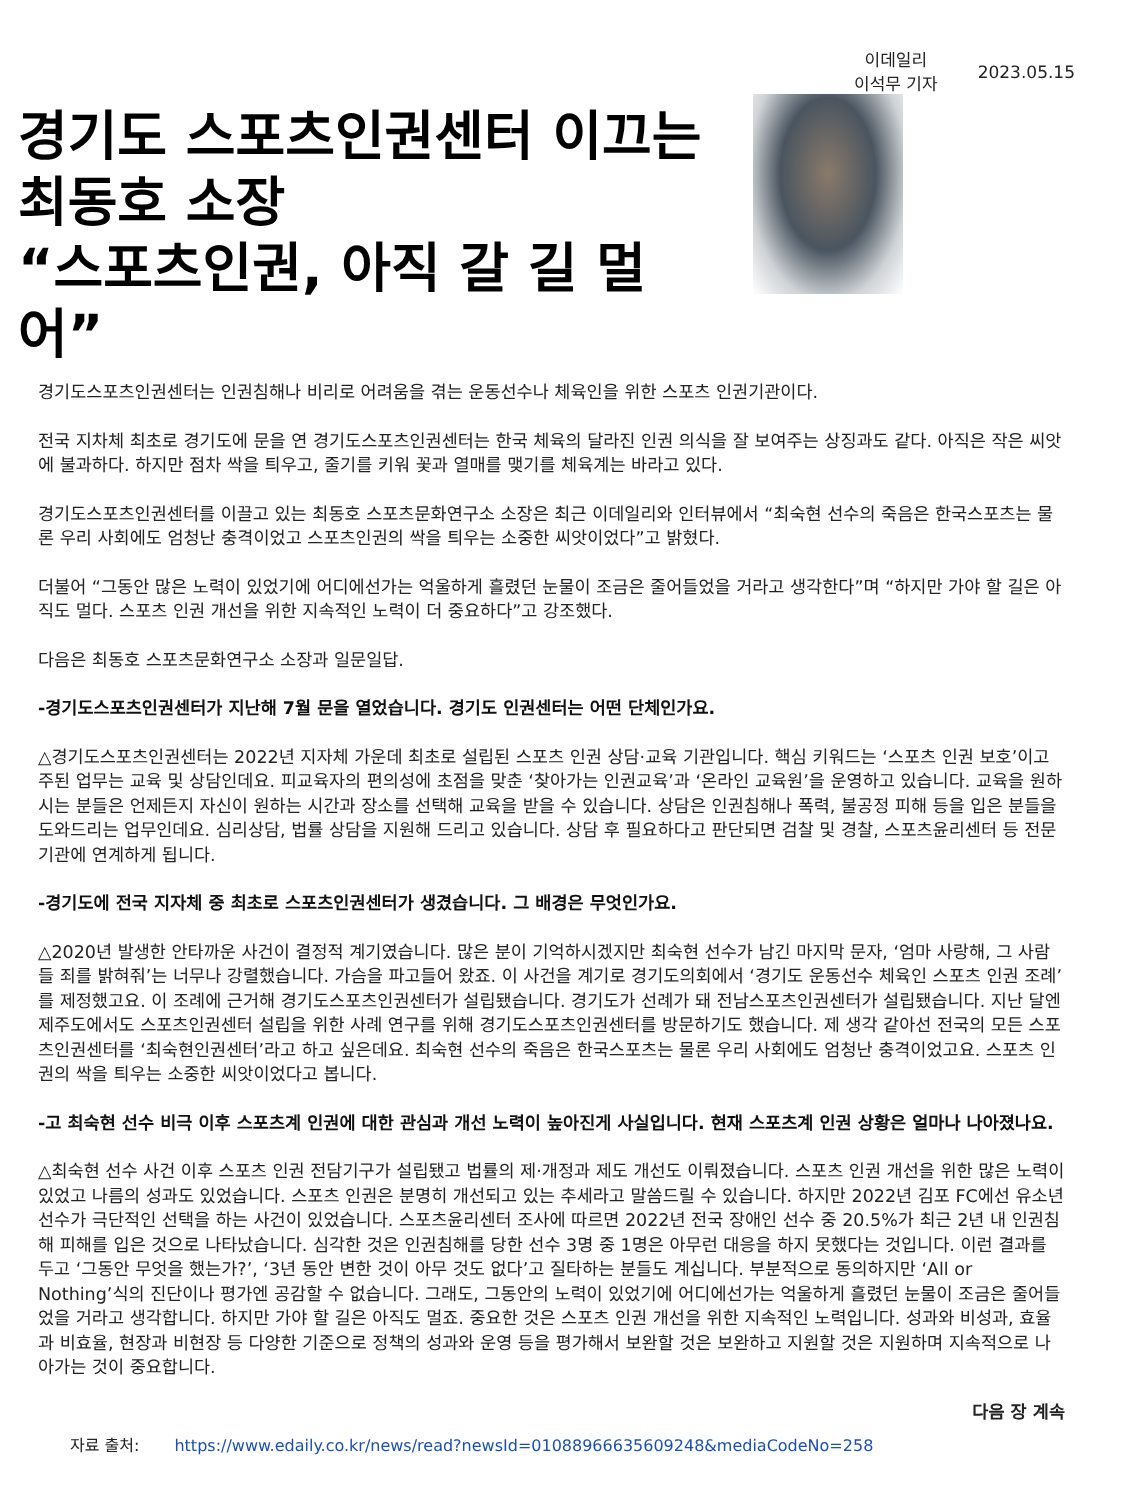이데일리
이석무 기자
2023.05.15
경기도 스포츠인권센터 이끄는 최동호 소장
“스포츠인권, 아직 갈 길 멀어”
경기도스포츠인권센터는 인권침해나 비리로 어려움을 겪는 운동선수나 체육인을 위한 스포츠 인권기관이다.
전국 지차체 최초로 경기도에 문을 연 경기도스포츠인권센터는 한국 체육의 달라진 인권 의식을 잘 보여주는 상징과도 같다. 아직은 작은 씨앗에 불과하다. 하지만 점차 싹을 틔우고, 줄기를 키워 꽃과 열매를 맺기를 체육계는 바라고 있다.
경기도스포츠인권센터를 이끌고 있는 최동호 스포츠문화연구소 소장은 최근 이데일리와 인터뷰에서 “최숙현 선수의 죽음은 한국스포츠는 물론 우리 사회에도 엄청난 충격이었고 스포츠인권의 싹을 틔우는 소중한 씨앗이었다”고 밝혔다.
더불어 “그동안 많은 노력이 있었기에 어디에선가는 억울하게 흘렸던 눈물이 조금은 줄어들었을 거라고 생각한다”며 “하지만 가야 할 길은 아직도 멀다. 스포츠 인권 개선을 위한 지속적인 노력이 더 중요하다”고 강조했다.
다음은 최동호 스포츠문화연구소 소장과 일문일답.
-경기도스포츠인권센터가 지난해 7월 문을 열었습니다. 경기도 인권센터는 어떤 단체인가요.
△경기도스포츠인권센터는 2022년 지자체 가운데 최초로 설립된 스포츠 인권 상담·교육 기관입니다. 핵심 키워드는 ‘스포츠 인권 보호’이고 주된 업무는 교육 및 상담인데요. 피교육자의 편의성에 초점을 맞춘 ‘찾아가는 인권교육’과 ‘온라인 교육원’을 운영하고 있습니다. 교육을 원하시는 분들은 언제든지 자신이 원하는 시간과 장소를 선택해 교육을 받을 수 있습니다. 상담은 인권침해나 폭력, 불공정 피해 등을 입은 분들을 도와드리는 업무인데요. 심리상담, 법률 상담을 지원해 드리고 있습니다. 상담 후 필요하다고 판단되면 검찰 및 경찰, 스포츠윤리센터 등 전문기관에 연계하게 됩니다.
-경기도에 전국 지자체 중 최초로 스포츠인권센터가 생겼습니다. 그 배경은 무엇인가요.
△2020년 발생한 안타까운 사건이 결정적 계기였습니다. 많은 분이 기억하시겠지만 최숙현 선수가 남긴 마지막 문자, ‘엄마 사랑해, 그 사람들 죄를 밝혀줘’는 너무나 강렬했습니다. 가슴을 파고들어 왔죠. 이 사건을 계기로 경기도의회에서 ‘경기도 운동선수 체육인 스포츠 인권 조례’를 제정했고요. 이 조례에 근거해 경기도스포츠인권센터가 설립됐습니다. 경기도가 선례가 돼 전남스포츠인권센터가 설립됐습니다. 지난 달엔 제주도에서도 스포츠인권센터 설립을 위한 사례 연구를 위해 경기도스포츠인권센터를 방문하기도 했습니다. 제 생각 같아선 전국의 모든 스포츠인권센터를 ‘최숙현인권센터’라고 하고 싶은데요. 최숙현 선수의 죽음은 한국스포츠는 물론 우리 사회에도 엄청난 충격이었고요. 스포츠 인권의 싹을 틔우는 소중한 씨앗이었다고 봅니다.
-고 최숙현 선수 비극 이후 스포츠계 인권에 대한 관심과 개선 노력이 높아진게 사실입니다. 현재 스포츠계 인권 상황은 얼마나 나아졌나요.
△최숙현 선수 사건 이후 스포츠 인권 전담기구가 설립됐고 법률의 제·개정과 제도 개선도 이뤄졌습니다. 스포츠 인권 개선을 위한 많은 노력이 있었고 나름의 성과도 있었습니다. 스포츠 인권은 분명히 개선되고 있는 추세라고 말씀드릴 수 있습니다. 하지만 2022년 김포 FC에선 유소년 선수가 극단적인 선택을 하는 사건이 있었습니다. 스포츠윤리센터 조사에 따르면 2022년 전국 장애인 선수 중 20.5%가 최근 2년 내 인권침해 피해를 입은 것으로 나타났습니다. 심각한 것은 인권침해를 당한 선수 3명 중 1명은 아무런 대응을 하지 못했다는 것입니다. 이런 결과를 두고 ‘그동안 무엇을 했는가?’, ‘3년 동안 변한 것이 아무 것도 없다’고 질타하는 분들도 계십니다. 부분적으로 동의하지만 ‘All or Nothing’식의 진단이나 평가엔 공감할 수 없습니다. 그래도, 그동안의 노력이 있었기에 어디에선가는 억울하게 흘렸던 눈물이 조금은 줄어들었을 거라고 생각합니다. 하지만 가야 할 길은 아직도 멀죠. 중요한 것은 스포츠 인권 개선을 위한 지속적인 노력입니다. 성과와 비성과, 효율과 비효율, 현장과 비현장 등 다양한 기준으로 정책의 성과와 운영 등을 평가해서 보완할 것은 보완하고 지원할 것은 지원하며 지속적으로 나아가는 것이 중요합니다.
다음 장 계속
자료 출처: https://www.edaily.co.kr/news/read?newsId=01088966635609248&mediaCodeNo=258